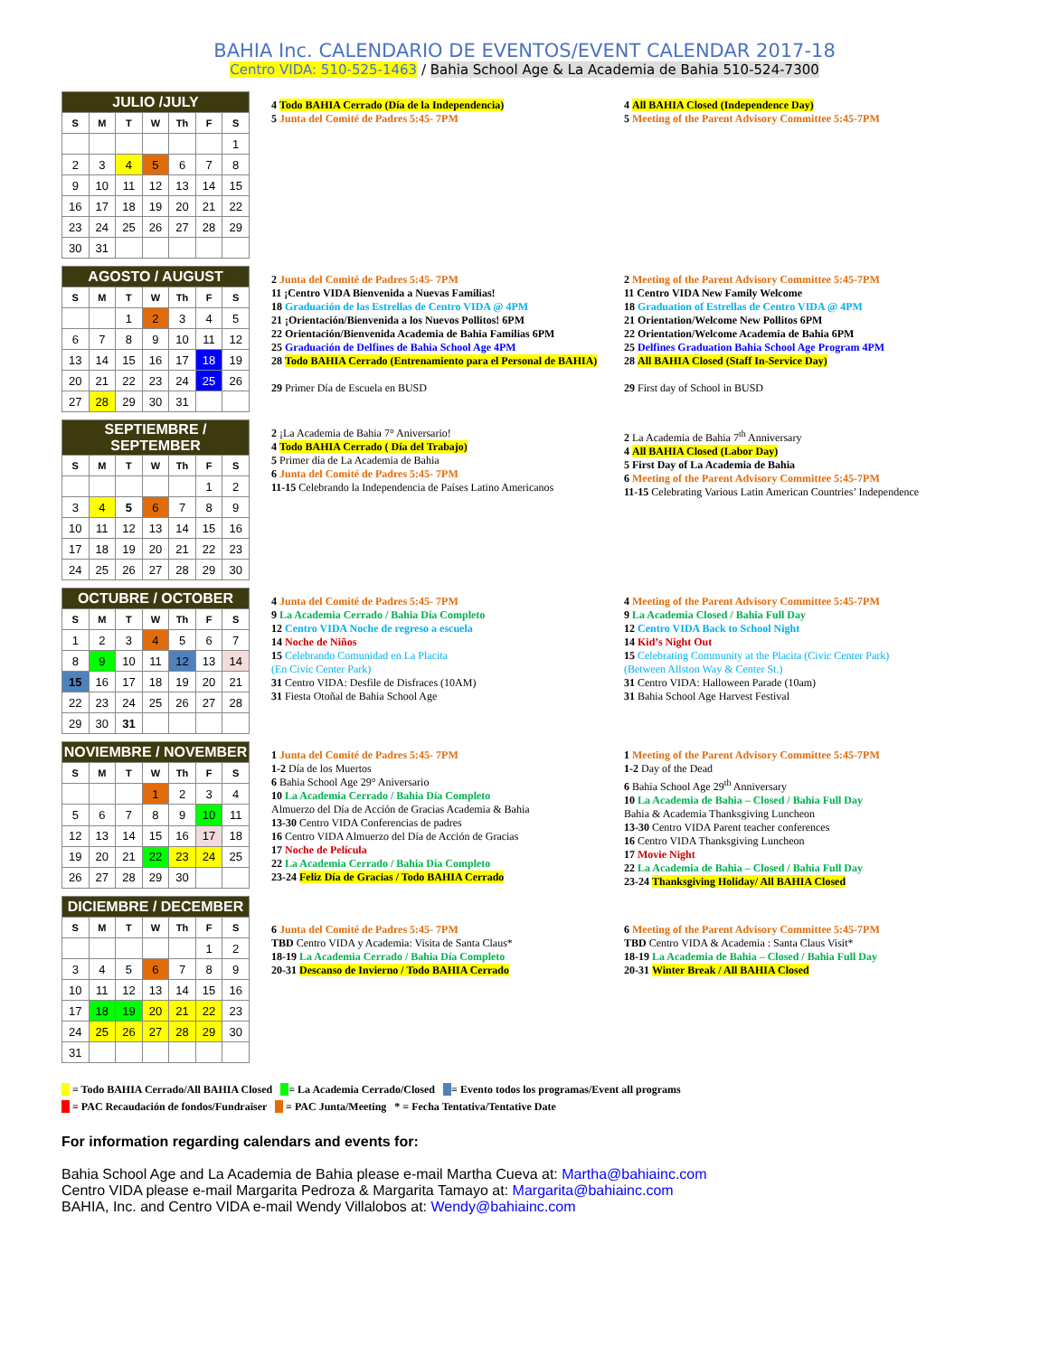BAHIA Inc. CALENDARIO DE EVENTOS/EVENT CALENDAR 2017-18
Centro VIDA: 510-525-1463 / Bahia School Age & La Academia de Bahia 510-524-7300
| JULIO /JULY | | | | | | |
| S | M | T | W | Th | F | S |
| | | | | | | 1 |
| 2 | 3 | 4 | 5 | 6 | 7 | 8 |
| 9 | 10 | 11 | 12 | 13 | 14 | 15 |
| 16 | 17 | 18 | 19 | 20 | 21 | 22 |
| 23 | 24 | 25 | 26 | 27 | 28 | 29 |
| 30 | 31 | | | | | |
4 Todo BAHIA Cerrado (Día de la Independencia)
5 Junta del Comité de Padres 5:45- 7PM
4 All BAHIA Closed (Independence Day)
5 Meeting of the Parent Advisory Committee 5:45-7PM
| AGOSTO / AUGUST | | | | | | |
| S | M | T | W | Th | F | S |
| | | 1 | 2 | 3 | 4 | 5 |
| 6 | 7 | 8 | 9 | 10 | 11 | 12 |
| 13 | 14 | 15 | 16 | 17 | 18 | 19 |
| 20 | 21 | 22 | 23 | 24 | 25 | 26 |
| 27 | 28 | 29 | 30 | 31 | | |
2 Junta del Comité de Padres 5:45- 7PM
11 ¡Centro VIDA Bienvenida a Nuevas Familias!
18 Graduación de las Estrellas de Centro VIDA @ 4PM
21 ¡Orientación/Bienvenida a los Nuevos Pollitos! 6PM
22 Orientación/Bienvenida Academia de Bahia Familias 6PM
25 Graduación de Delfines de Bahia School Age 4PM
28 Todo BAHIA Cerrado (Entrenamiento para el Personal de BAHIA)
29 Primer Día de Escuela en BUSD
2 Meeting of the Parent Advisory Committee 5:45-7PM
11 Centro VIDA New Family Welcome
18 Graduation of Estrellas de Centro VIDA @ 4PM
21 Orientation/Welcome New Pollitos 6PM
22 Orientation/Welcome Academia de Bahia 6PM
25 Delfines Graduation Bahia School Age Program 4PM
28 All BAHIA Closed (Staff In-Service Day)
29 First day of School in BUSD
| SEPTIEMBRE / SEPTEMBER | | | | | | |
| S | M | T | W | Th | F | S |
| | | | | | 1 | 2 |
| 3 | 4 | 5 | 6 | 7 | 8 | 9 |
| 10 | 11 | 12 | 13 | 14 | 15 | 16 |
| 17 | 18 | 19 | 20 | 21 | 22 | 23 |
| 24 | 25 | 26 | 27 | 28 | 29 | 30 |
2 ¡La Academia de Bahia 7° Aniversario!
4 Todo BAHIA Cerrado ( Día del Trabajo)
5 Primer día de La Academia de Bahia
6 Junta del Comité de Padres 5:45- 7PM
11-15 Celebrando la Independencia de Países Latino Americanos
2 La Academia de Bahia 7<sup>th</sup> Anniversary
4 All BAHIA Closed (Labor Day)
5 First Day of La Academia de Bahia
6 Meeting of the Parent Advisory Committee 5:45-7PM
11-15 Celebrating Various Latin American Countries’ Independence
| OCTUBRE / OCTOBER | | | | | | |
| S | M | T | W | Th | F | S |
| 1 | 2 | 3 | 4 | 5 | 6 | 7 |
| 8 | 9 | 10 | 11 | 12 | 13 | 14 |
| 15 | 16 | 17 | 18 | 19 | 20 | 21 |
| 22 | 23 | 24 | 25 | 26 | 27 | 28 |
| 29 | 30 | 31 | | | | |
4 Junta del Comité de Padres 5:45- 7PM
9 La Academia Cerrado / Bahia Día Completo
12 Centro VIDA Noche de regreso a escuela
14 Noche de Niños
15 Celebrando Comunidad en La Placita
(En Civic Center Park)
31 Centro VIDA: Desfile de Disfraces (10AM)
31 Fiesta Otoñal de Bahia School Age
4 Meeting of the Parent Advisory Committee 5:45-7PM
9 La Academia Closed / Bahia Full Day
12 Centro VIDA Back to School Night
14 Kid’s Night Out
15 Celebrating Community at the Placita (Civic Center Park)
(Between Allston Way & Center St.)
31 Centro VIDA: Halloween Parade (10am)
31 Bahia School Age Harvest Festival
| NOVIEMBRE / NOVEMBER | | | | | | |
| S | M | T | W | Th | F | S |
| | | | 1 | 2 | 3 | 4 |
| 5 | 6 | 7 | 8 | 9 | 10 | 11 |
| 12 | 13 | 14 | 15 | 16 | 17 | 18 |
| 19 | 20 | 21 | 22 | 23 | 24 | 25 |
| 26 | 27 | 28 | 29 | 30 | | |
1 Junta del Comité de Padres 5:45- 7PM
1-2 Día de los Muertos
6 Bahia School Age 29° Aniversario
10 La Academia Cerrado / Bahia Día Completo
Almuerzo del Día de Acción de Gracias Academia & Bahia
13-30 Centro VIDA Conferencias de padres
16 Centro VIDA Almuerzo del Día de Acción de Gracias
17 Noche de Película
22 La Academia Cerrado / Bahia Día Completo
23-24 Feliz Día de Gracias / Todo BAHIA Cerrado
1 Meeting of the Parent Advisory Committee 5:45-7PM
1-2 Day of the Dead
6 Bahia School Age 29<sup>th</sup> Anniversary
10 La Academia de Bahia – Closed / Bahia Full Day
Bahia & Academia Thanksgiving Luncheon
13-30 Centro VIDA Parent teacher conferences
16 Centro VIDA Thanksgiving Luncheon
17 Movie Night
22 La Academia de Bahia – Closed / Bahia Full Day
23-24 Thanksgiving Holiday/ All BAHIA Closed
| DICIEMBRE / DECEMBER | | | | | | |
| S | M | T | W | Th | F | S |
| | | | | | 1 | 2 |
| 3 | 4 | 5 | 6 | 7 | 8 | 9 |
| 10 | 11 | 12 | 13 | 14 | 15 | 16 |
| 17 | 18 | 19 | 20 | 21 | 22 | 23 |
| 24 | 25 | 26 | 27 | 28 | 29 | 30 |
| 31 | | | | | | |
6 Junta del Comité de Padres 5:45- 7PM
TBD Centro VIDA y Academia: Visita de Santa Claus*
18-19 La Academia Cerrado / Bahia Día Completo
20-31 Descanso de Invierno / Todo BAHIA Cerrado
6 Meeting of the Parent Advisory Committee 5:45-7PM
TBD Centro VIDA & Academia : Santa Claus Visit*
18-19 La Academia de Bahia – Closed / Bahia Full Day
20-31 Winter Break / All BAHIA Closed
= Todo BAHIA Cerrado/All BAHIA Closed = La Academia Cerrado/Closed = Evento todos los programas/Event all programs
= PAC Recaudación de fondos/Fundraiser = PAC Junta/Meeting * = Fecha Tentativa/Tentative Date
For information regarding calendars and events for:
Bahia School Age and La Academia de Bahia please e-mail Martha Cueva at: Martha@bahiainc.com
Centro VIDA please e-mail Margarita Pedroza & Margarita Tamayo at: Margarita@bahiainc.com
BAHIA, Inc. and Centro VIDA e-mail Wendy Villalobos at: Wendy@bahiainc.com